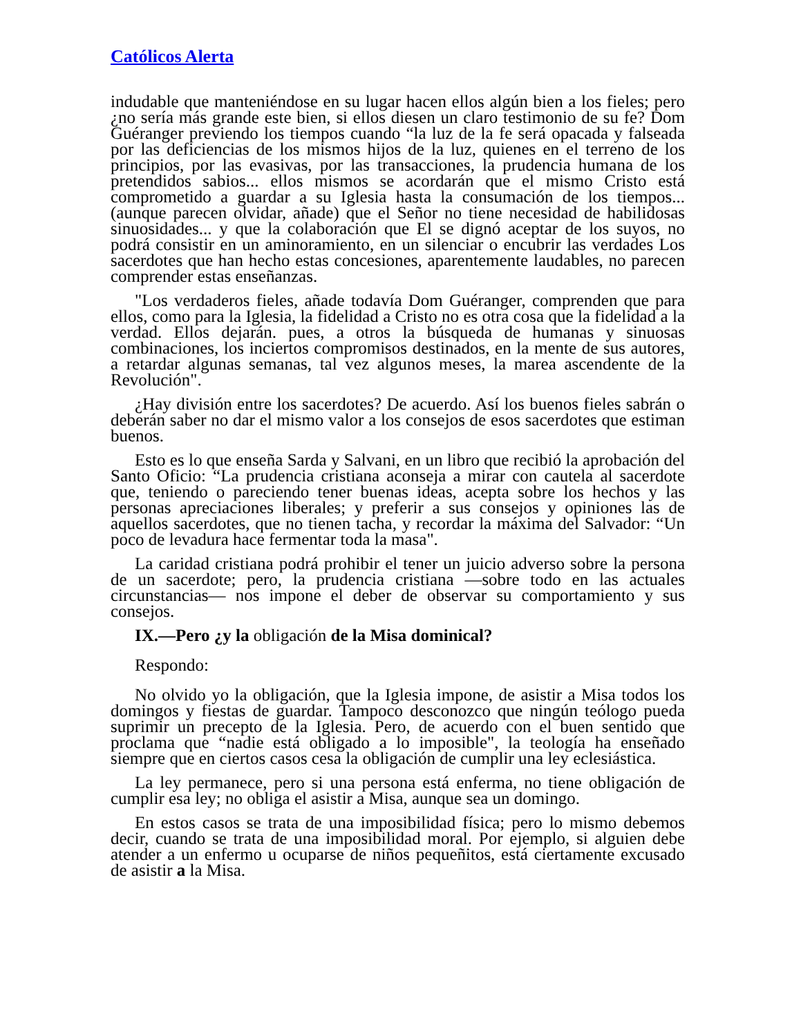Católicos Alerta
indudable que manteniéndose en su lugar hacen ellos algún bien a los fieles; pero ¿no sería más grande este bien, si ellos diesen un claro testimonio de su fe? Dom Guéranger previendo los tiempos cuando “la luz de la fe será opacada y falseada por las deficiencias de los mismos hijos de la luz, quienes en el terreno de los principios, por las evasivas, por las transacciones, la prudencia humana de los pretendidos sabios... ellos mismos se acordarán que el mismo Cristo está comprometido a guardar a su Iglesia hasta la consumación de los tiempos... (aunque parecen olvidar, añade) que el Señor no tiene necesidad de habilidosas sinuosidades... y que la colaboración que El se dignó aceptar de los suyos, no podrá consistir en un aminoramiento, en un silenciar o encubrir las verdades Los sacerdotes que han hecho estas concesiones, aparentemente laudables, no parecen comprender estas enseñanzas.
"Los verdaderos fieles, añade todavía Dom Guéranger, comprenden que para ellos, como para la Iglesia, la fidelidad a Cristo no es otra cosa que la fidelidad a la verdad. Ellos dejarán. pues, a otros la búsqueda de humanas y sinuosas combinaciones, los inciertos compromisos destinados, en la mente de sus autores, a retardar algunas semanas, tal vez algunos meses, la marea ascendente de la Revolución".
¿Hay división entre los sacerdotes? De acuerdo. Así los buenos fieles sabrán o deberán saber no dar el mismo valor a los consejos de esos sacerdotes que estiman buenos.
Esto es lo que enseña Sarda y Salvani, en un libro que recibió la aprobación del Santo Oficio: “La prudencia cristiana aconseja a mirar con cautela al sacerdote que, teniendo o pareciendo tener buenas ideas, acepta sobre los hechos y las personas apreciaciones liberales; y preferir a sus consejos y opiniones las de aquellos sacerdotes, que no tienen tacha, y recordar la máxima del Salvador: “Un poco de levadura hace fermentar toda la masa".
La caridad cristiana podrá prohibir el tener un juicio adverso sobre la persona de un sacerdote; pero, la prudencia cristiana —sobre todo en las actuales circunstancias— nos impone el deber de observar su comportamiento y sus consejos.
IX.—Pero ¿y la obligación de la Misa dominical?
Respondo:
No olvido yo la obligación, que la Iglesia impone, de asistir a Misa todos los domingos y fiestas de guardar. Tampoco desconozco que ningún teólogo pueda suprimir un precepto de la Iglesia. Pero, de acuerdo con el buen sentido que proclama que “nadie está obligado a lo imposible", la teología ha enseñado siempre que en ciertos casos cesa la obligación de cumplir una ley eclesiástica.
La ley permanece, pero si una persona está enferma, no tiene obligación de cumplir esa ley; no obliga el asistir a Misa, aunque sea un domingo.
En estos casos se trata de una imposibilidad física; pero lo mismo debemos decir, cuando se trata de una imposibilidad moral. Por ejemplo, si alguien debe atender a un enfermo u ocuparse de niños pequeñitos, está ciertamente excusado de asistir a la Misa.